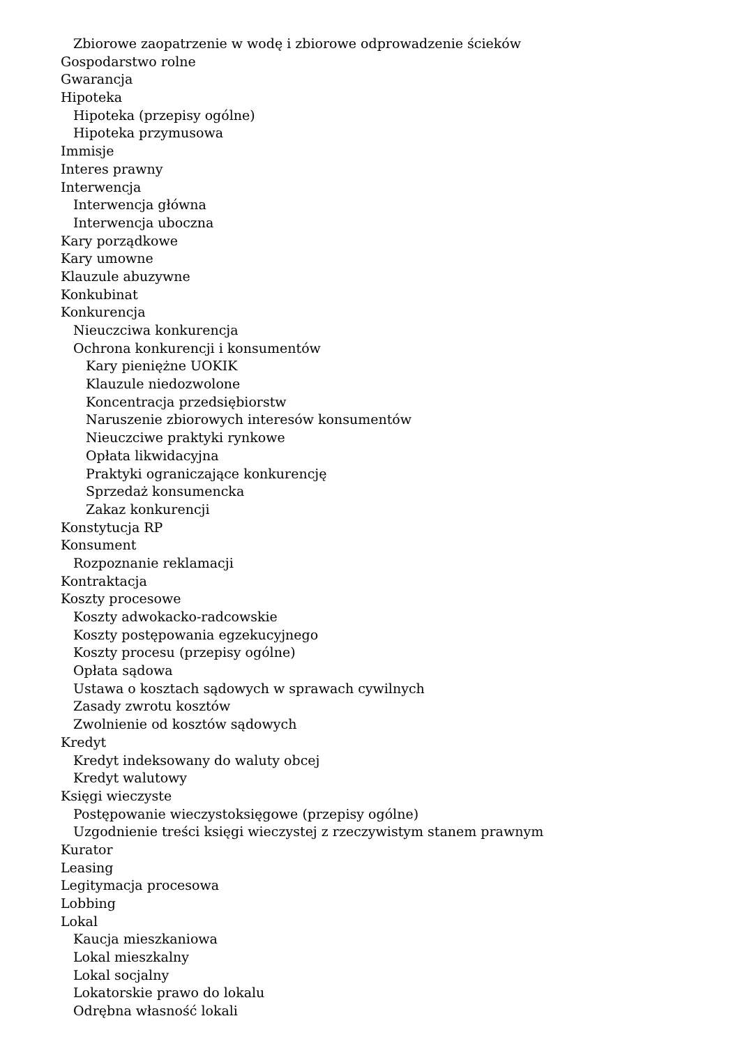Zbiorowe zaopatrzenie w wodę i zbiorowe odprowadzenie ścieków
Gospodarstwo rolne
Gwarancja
Hipoteka
Hipoteka (przepisy ogólne)
Hipoteka przymusowa
Immisje
Interes prawny
Interwencja
Interwencja główna
Interwencja uboczna
Kary porządkowe
Kary umowne
Klauzule abuzywne
Konkubinat
Konkurencja
Nieuczciwa konkurencja
Ochrona konkurencji i konsumentów
Kary pieniężne UOKIK
Klauzule niedozwolone
Koncentracja przedsiębiorstw
Naruszenie zbiorowych interesów konsumentów
Nieuczciwe praktyki rynkowe
Opłata likwidacyjna
Praktyki ograniczające konkurencję
Sprzedaż konsumencka
Zakaz konkurencji
Konstytucja RP
Konsument
Rozpoznanie reklamacji
Kontraktacja
Koszty procesowe
Koszty adwokacko-radcowskie
Koszty postępowania egzekucyjnego
Koszty procesu (przepisy ogólne)
Opłata sądowa
Ustawa o kosztach sądowych w sprawach cywilnych
Zasady zwrotu kosztów
Zwolnienie od kosztów sądowych
Kredyt
Kredyt indeksowany do waluty obcej
Kredyt walutowy
Księgi wieczyste
Postępowanie wieczystoksięgowe (przepisy ogólne)
Uzgodnienie treści księgi wieczystej z rzeczywistym stanem prawnym
Kurator
Leasing
Legitymacja procesowa
Lobbing
Lokal
Kaucja mieszkaniowa
Lokal mieszkalny
Lokal socjalny
Lokatorskie prawo do lokalu
Odrębna własność lokali